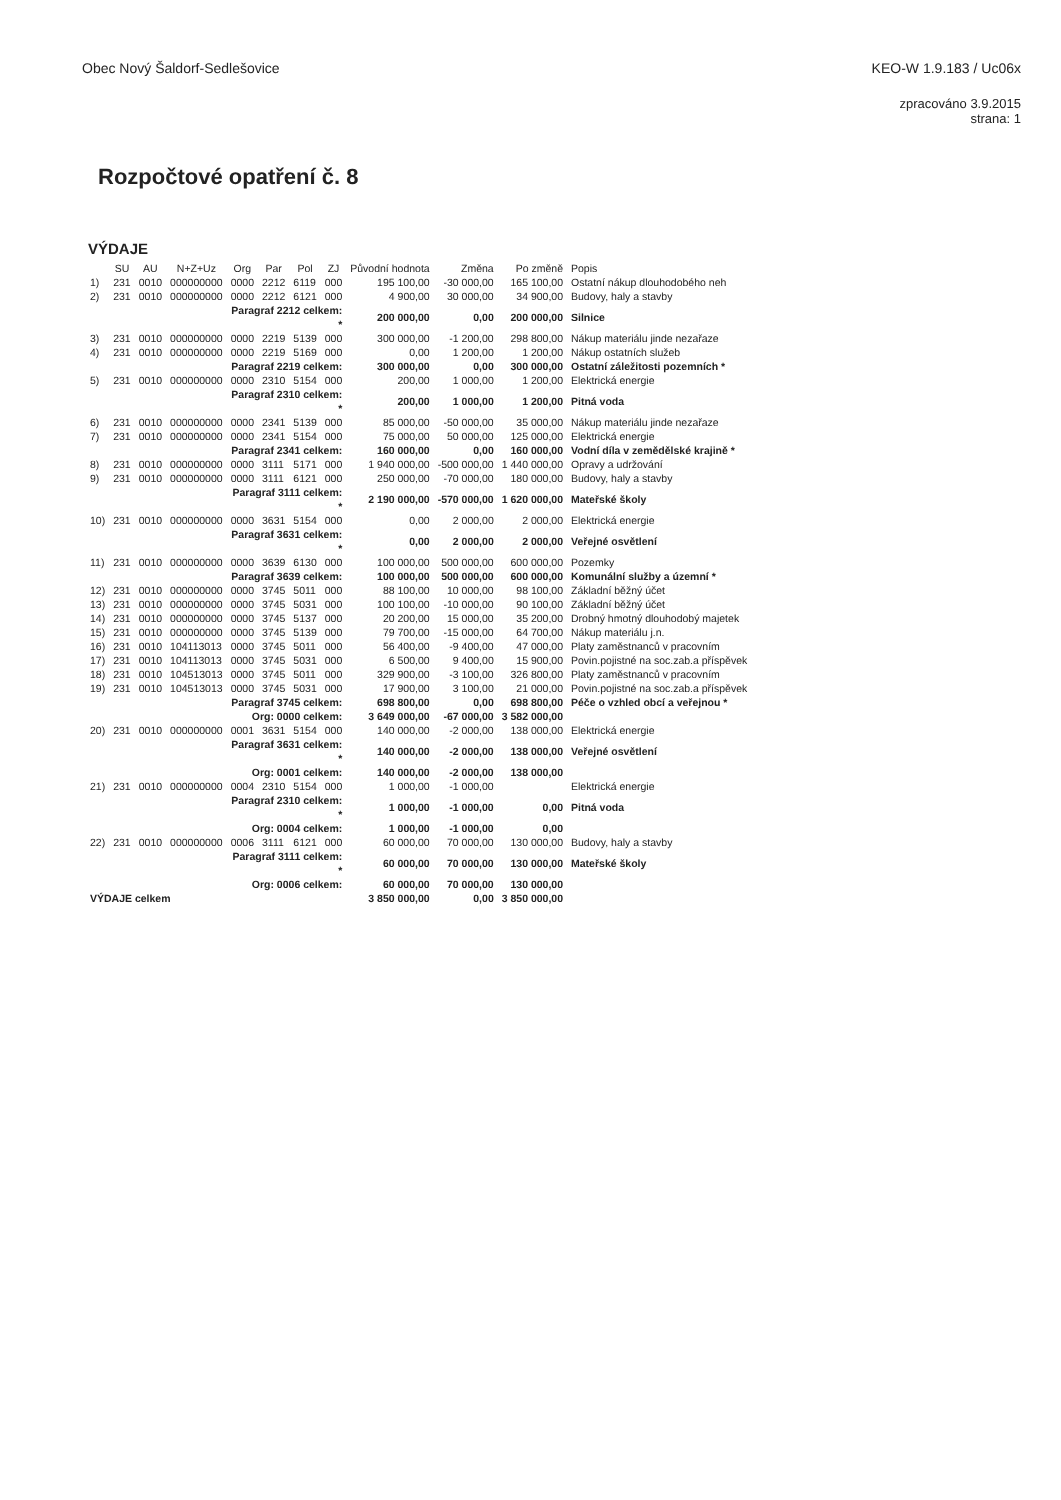Obec Nový Šaldorf-Sedlešovice KEO-W 1.9.183 / Uc06x
zpracováno 3.9.2015
strana: 1
Rozpočtové opatření č. 8
VÝDAJE
| | SU | AU | N+Z+Uz | Org | Par | Pol | ZJ | Původní hodnota | Změna | Po změně | Popis |
| --- | --- | --- | --- | --- | --- | --- | --- | --- | --- | --- | --- |
| 1) | 231 | 0010 | 000000000 | 0000 | 2212 | 6119 | 000 | 195 100,00 | -30 000,00 | 165 100,00 | Ostatní nákup dlouhodobého neh |
| 2) | 231 | 0010 | 000000000 | 0000 | 2212 | 6121 | 000 | 4 900,00 | 30 000,00 | 34 900,00 | Budovy, haly a stavby |
| Paragraf 2212 celkem: * | | | | | | | | 200 000,00 | 0,00 | 200 000,00 | Silnice |
| 3) | 231 | 0010 | 000000000 | 0000 | 2219 | 5139 | 000 | 300 000,00 | -1 200,00 | 298 800,00 | Nákup materiálu jinde nezařaze |
| 4) | 231 | 0010 | 000000000 | 0000 | 2219 | 5169 | 000 | 0,00 | 1 200,00 | 1 200,00 | Nákup ostatních služeb |
| Paragraf 2219 celkem: | | | | | | | | 300 000,00 | 0,00 | 300 000,00 | Ostatní záležitosti pozemních * |
| 5) | 231 | 0010 | 000000000 | 0000 | 2310 | 5154 | 000 | 200,00 | 1 000,00 | 1 200,00 | Elektrická energie |
| Paragraf 2310 celkem: * | | | | | | | | 200,00 | 1 000,00 | 1 200,00 | Pitná voda |
| 6) | 231 | 0010 | 000000000 | 0000 | 2341 | 5139 | 000 | 85 000,00 | -50 000,00 | 35 000,00 | Nákup materiálu jinde nezařaze |
| 7) | 231 | 0010 | 000000000 | 0000 | 2341 | 5154 | 000 | 75 000,00 | 50 000,00 | 125 000,00 | Elektrická energie |
| Paragraf 2341 celkem: | | | | | | | | 160 000,00 | 0,00 | 160 000,00 | Vodní díla v zemědělské krajině * |
| 8) | 231 | 0010 | 000000000 | 0000 | 3111 | 5171 | 000 | 1 940 000,00 | -500 000,00 | 1 440 000,00 | Opravy a udržování |
| 9) | 231 | 0010 | 000000000 | 0000 | 3111 | 6121 | 000 | 250 000,00 | -70 000,00 | 180 000,00 | Budovy, haly a stavby |
| Paragraf 3111 celkem: * | | | | | | | | 2 190 000,00 | -570 000,00 | 1 620 000,00 | Mateřské školy |
| 10) | 231 | 0010 | 000000000 | 0000 | 3631 | 5154 | 000 | 0,00 | 2 000,00 | 2 000,00 | Elektrická energie |
| Paragraf 3631 celkem: * | | | | | | | | 0,00 | 2 000,00 | 2 000,00 | Veřejné osvětlení |
| 11) | 231 | 0010 | 000000000 | 0000 | 3639 | 6130 | 000 | 100 000,00 | 500 000,00 | 600 000,00 | Pozemky |
| Paragraf 3639 celkem: | | | | | | | | 100 000,00 | 500 000,00 | 600 000,00 | Komunální služby a územní * |
| 12) | 231 | 0010 | 000000000 | 0000 | 3745 | 5011 | 000 | 88 100,00 | 10 000,00 | 98 100,00 | Základní běžný účet |
| 13) | 231 | 0010 | 000000000 | 0000 | 3745 | 5031 | 000 | 100 100,00 | -10 000,00 | 90 100,00 | Základní běžný účet |
| 14) | 231 | 0010 | 000000000 | 0000 | 3745 | 5137 | 000 | 20 200,00 | 15 000,00 | 35 200,00 | Drobný hmotný dlouhodobý majetek |
| 15) | 231 | 0010 | 000000000 | 0000 | 3745 | 5139 | 000 | 79 700,00 | -15 000,00 | 64 700,00 | Nákup materiálu j.n. |
| 16) | 231 | 0010 | 104113013 | 0000 | 3745 | 5011 | 000 | 56 400,00 | -9 400,00 | 47 000,00 | Platy zaměstnanců v pracovním |
| 17) | 231 | 0010 | 104113013 | 0000 | 3745 | 5031 | 000 | 6 500,00 | 9 400,00 | 15 900,00 | Povin.pojistné na soc.zab.a příspěvek |
| 18) | 231 | 0010 | 104513013 | 0000 | 3745 | 5011 | 000 | 329 900,00 | -3 100,00 | 326 800,00 | Platy zaměstnanců v pracovním |
| 19) | 231 | 0010 | 104513013 | 0000 | 3745 | 5031 | 000 | 17 900,00 | 3 100,00 | 21 000,00 | Povin.pojistné na soc.zab.a příspěvek |
| Paragraf 3745 celkem: | | | | | | | | 698 800,00 | 0,00 | 698 800,00 | Péče o vzhled obcí a veřejnou * |
| Org: 0000 celkem: | | | | | | | | 3 649 000,00 | -67 000,00 | 3 582 000,00 | |
| 20) | 231 | 0010 | 000000000 | 0001 | 3631 | 5154 | 000 | 140 000,00 | -2 000,00 | 138 000,00 | Elektrická energie |
| Paragraf 3631 celkem: * | | | | | | | | 140 000,00 | -2 000,00 | 138 000,00 | Veřejné osvětlení |
| Org: 0001 celkem: | | | | | | | | 140 000,00 | -2 000,00 | 138 000,00 | |
| 21) | 231 | 0010 | 000000000 | 0004 | 2310 | 5154 | 000 | 1 000,00 | -1 000,00 | | Elektrická energie |
| Paragraf 2310 celkem: * | | | | | | | | 1 000,00 | -1 000,00 | 0,00 | Pitná voda |
| Org: 0004 celkem: | | | | | | | | 1 000,00 | -1 000,00 | 0,00 | |
| 22) | 231 | 0010 | 000000000 | 0006 | 3111 | 6121 | 000 | 60 000,00 | 70 000,00 | 130 000,00 | Budovy, haly a stavby |
| Paragraf 3111 celkem: * | | | | | | | | 60 000,00 | 70 000,00 | 130 000,00 | Mateřské školy |
| Org: 0006 celkem: | | | | | | | | 60 000,00 | 70 000,00 | 130 000,00 | |
| VÝDAJE celkem | | | | | | | | 3 850 000,00 | 0,00 | 3 850 000,00 | |